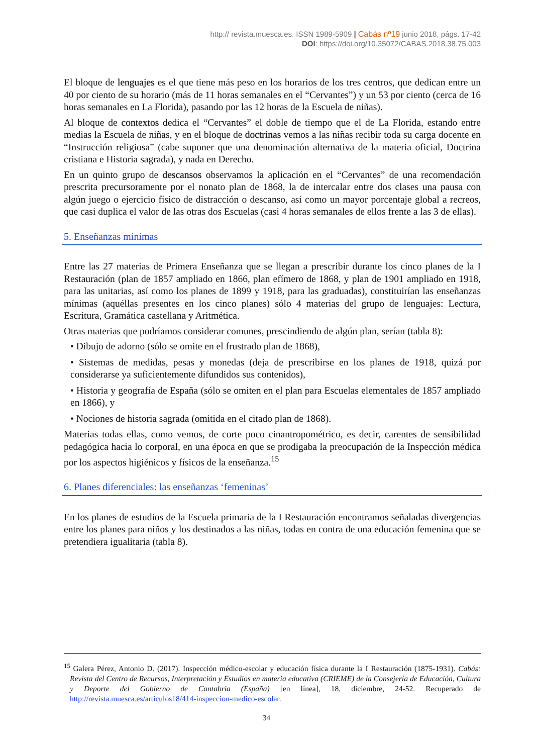http:// revista.muesca.es. ISSN 1989-5909 | Cabás nº19 junio 2018, págs. 17-42
DOI: https://doi.org/10.35072/CABAS.2018.38.75.003
El bloque de lenguajes es el que tiene más peso en los horarios de los tres centros, que dedican entre un 40 por ciento de su horario (más de 11 horas semanales en el “Cervantes”) y un 53 por ciento (cerca de 16 horas semanales en La Florida), pasando por las 12 horas de la Escuela de niñas).
Al bloque de contextos dedica el “Cervantes” el doble de tiempo que el de La Florida, estando entre medias la Escuela de niñas, y en el bloque de doctrinas vemos a las niñas recibir toda su carga docente en “Instrucción religiosa” (cabe suponer que una denominación alternativa de la materia oficial, Doctrina cristiana e Historia sagrada), y nada en Derecho.
En un quinto grupo de descansos observamos la aplicación en el “Cervantes” de una recomendación prescrita precursoramente por el nonato plan de 1868, la de intercalar entre dos clases una pausa con algún juego o ejercicio físico de distracción o descanso, así como un mayor porcentaje global a recreos, que casi duplica el valor de las otras dos Escuelas (casi 4 horas semanales de ellos frente a las 3 de ellas).
5. Enseñanzas mínimas
Entre las 27 materias de Primera Enseñanza que se llegan a prescribir durante los cinco planes de la I Restauración (plan de 1857 ampliado en 1866, plan efímero de 1868, y plan de 1901 ampliado en 1918, para las unitarias, así como los planes de 1899 y 1918, para las graduadas), constituirían las enseñanzas mínimas (aquéllas presentes en los cinco planes) sólo 4 materias del grupo de lenguajes: Lectura, Escritura, Gramática castellana y Aritmética.
Otras materias que podríamos considerar comunes, prescindiendo de algún plan, serían (tabla 8):
• Dibujo de adorno (sólo se omite en el frustrado plan de 1868),
• Sistemas de medidas, pesas y monedas (deja de prescribirse en los planes de 1918, quizá por considerarse ya suficientemente difundidos sus contenidos),
• Historia y geografía de España (sólo se omiten en el plan para Escuelas elementales de 1857 ampliado en 1866), y
• Nociones de historia sagrada (omitida en el citado plan de 1868).
Materias todas ellas, como vemos, de corte poco cinantropométrico, es decir, carentes de sensibilidad pedagógica hacia lo corporal, en una época en que se prodigaba la preocupación de la Inspección médica por los aspectos higiénicos y físicos de la enseñanza.<sup>15</sup>
6. Planes diferenciales: las enseñanzas ‘femeninas’
En los planes de estudios de la Escuela primaria de la I Restauración encontramos señaladas divergencias entre los planes para niños y los destinados a las niñas, todas en contra de una educación femenina que se pretendiera igualitaria (tabla 8).
<sup>15</sup> Galera Pérez, Antonio D. (2017). Inspección médico-escolar y educación física durante la I Restauración (1875-1931). Cabás: Revista del Centro de Recursos, Interpretación y Estudios en materia educativa (CRIEME) de la Consejería de Educación, Cultura y Deporte del Gobierno de Cantabria (España) [en línea], 18, diciembre, 24-52. Recuperado de http://revista.muesca.es/articulos18/414-inspeccion-medico-escolar.
34